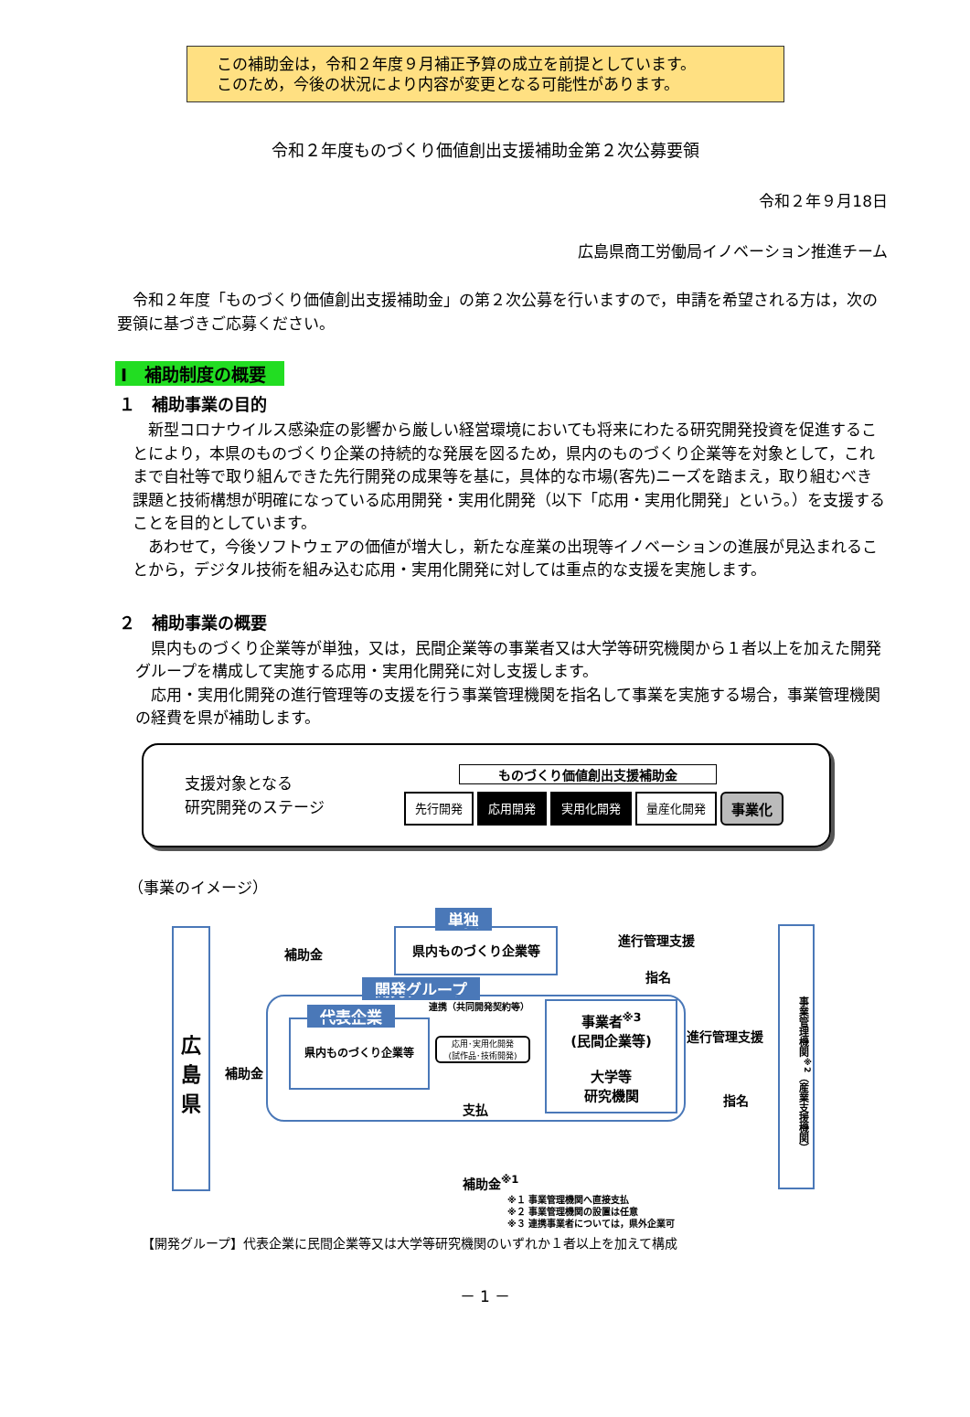この補助金は，令和２年度９月補正予算の成立を前提としています。
このため，今後の状況により内容が変更となる可能性があります。
令和２年度ものづくり価値創出支援補助金第２次公募要領
令和２年９月18日
広島県商工労働局イノベーション推進チーム
令和２年度「ものづくり価値創出支援補助金」の第２次公募を行いますので，申請を希望される方は，次の要領に基づきご応募ください。
Ⅰ　補助制度の概要
１　補助事業の目的
新型コロナウイルス感染症の影響から厳しい経営環境においても将来にわたる研究開発投資を促進することにより，本県のものづくり企業の持続的な発展を図るため，県内のものづくり企業等を対象として，これまで自社等で取り組んできた先行開発の成果等を基に，具体的な市場(客先)ニーズを踏まえ，取り組むべき課題と技術構想が明確になっている応用開発・実用化開発（以下「応用・実用化開発」という。）を支援することを目的としています。
あわせて，今後ソフトウェアの価値が増大し，新たな産業の出現等イノベーションの進展が見込まれることから，デジタル技術を組み込む応用・実用化開発に対しては重点的な支援を実施します。
２　補助事業の概要
県内ものづくり企業等が単独，又は，民間企業等の事業者又は大学等研究機関から１者以上を加えた開発グループを構成して実施する応用・実用化開発に対し支援します。
応用・実用化開発の進行管理等の支援を行う事業管理機関を指名して事業を実施する場合，事業管理機関の経費を県が補助します。
支援対象となる
研究開発のステージ
ものづくり価値創出支援補助金
先行開発 応用開発 実用化開発 量産化開発 事業化
（事業のイメージ）
広
島
県
補助金
単独
県内ものづくり企業等 進行管理支援
指名
開発グループ
代表企業
県内ものづくり企業等
連携（共同開発契約等）
応用･実用化開発
(試作品･技術開発)
支払
事業者<sup>※3</sup>
(民間企業等)
大学等
研究機関
補助金
進行管理支援
指名
事業管理機関<sup>※2</sup>（産業支援機関）
補助金<sup>※1</sup>
※１ 事業管理機関へ直接支払
※２ 事業管理機関の設置は任意
※３ 連携事業者については，県外企業可
【開発グループ】代表企業に民間企業等又は大学等研究機関のいずれか１者以上を加えて構成
－ 1 －